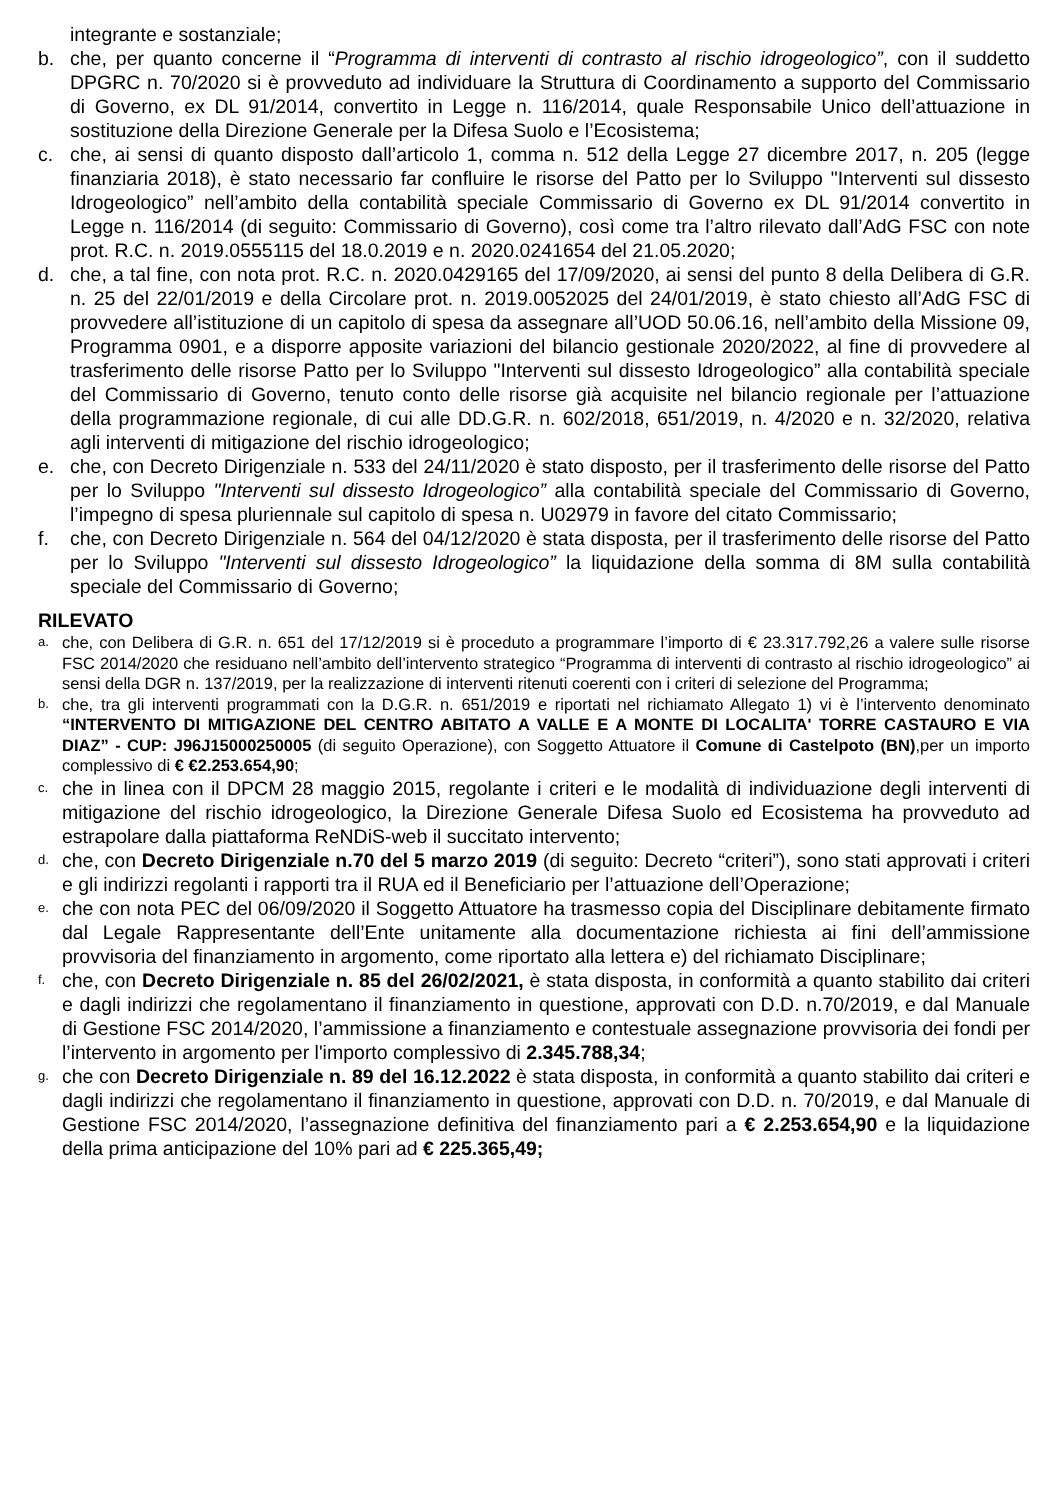integrante e sostanziale;
b. che, per quanto concerne il “Programma di interventi di contrasto al rischio idrogeologico”, con il suddetto DPGRC n. 70/2020 si è provveduto ad individuare la Struttura di Coordinamento a supporto del Commissario di Governo, ex DL 91/2014, convertito in Legge n. 116/2014, quale Responsabile Unico dell’attuazione in sostituzione della Direzione Generale per la Difesa Suolo e l’Ecosistema;
c. che, ai sensi di quanto disposto dall’articolo 1, comma n. 512 della Legge 27 dicembre 2017, n. 205 (legge finanziaria 2018), è stato necessario far confluire le risorse del Patto per lo Sviluppo "Interventi sul dissesto Idrogeologico” nell’ambito della contabilità speciale Commissario di Governo ex DL 91/2014 convertito in Legge n. 116/2014 (di seguito: Commissario di Governo), così come tra l’altro rilevato dall’AdG FSC con note prot. R.C. n. 2019.0555115 del 18.0.2019 e n. 2020.0241654 del 21.05.2020;
d. che, a tal fine, con nota prot. R.C. n. 2020.0429165 del 17/09/2020, ai sensi del punto 8 della Delibera di G.R. n. 25 del 22/01/2019 e della Circolare prot. n. 2019.0052025 del 24/01/2019, è stato chiesto all’AdG FSC di provvedere all’istituzione di un capitolo di spesa da assegnare all’UOD 50.06.16, nell’ambito della Missione 09, Programma 0901, e a disporre apposite variazioni del bilancio gestionale 2020/2022, al fine di provvedere al trasferimento delle risorse Patto per lo Sviluppo "Interventi sul dissesto Idrogeologico” alla contabilità speciale del Commissario di Governo, tenuto conto delle risorse già acquisite nel bilancio regionale per l’attuazione della programmazione regionale, di cui alle DD.G.R. n. 602/2018, 651/2019, n. 4/2020 e n. 32/2020, relativa agli interventi di mitigazione del rischio idrogeologico;
e. che, con Decreto Dirigenziale n. 533 del 24/11/2020 è stato disposto, per il trasferimento delle risorse del Patto per lo Sviluppo "Interventi sul dissesto Idrogeologico” alla contabilità speciale del Commissario di Governo, l’impegno di spesa pluriennale sul capitolo di spesa n. U02979 in favore del citato Commissario;
f. che, con Decreto Dirigenziale n. 564 del 04/12/2020 è stata disposta, per il trasferimento delle risorse del Patto per lo Sviluppo "Interventi sul dissesto Idrogeologico” la liquidazione della somma di 8M sulla contabilità speciale del Commissario di Governo;
RILEVATO
a. che, con Delibera di G.R. n. 651 del 17/12/2019 si è proceduto a programmare l’importo di € 23.317.792,26 a valere sulle risorse FSC 2014/2020 che residuano nell’ambito dell’intervento strategico “Programma di interventi di contrasto al rischio idrogeologico” ai sensi della DGR n. 137/2019, per la realizzazione di interventi ritenuti coerenti con i criteri di selezione del Programma;
b. che, tra gli interventi programmati con la D.G.R. n. 651/2019 e riportati nel richiamato Allegato 1) vi è l’intervento denominato “INTERVENTO DI MITIGAZIONE DEL CENTRO ABITATO A VALLE E A MONTE DI LOCALITA' TORRE CASTAURO E VIA DIAZ” - CUP: J96J15000250005 (di seguito Operazione), con Soggetto Attuatore il Comune di Castelpoto (BN),per un importo complessivo di € €2.253.654,90;
c. che in linea con il DPCM 28 maggio 2015, regolante i criteri e le modalità di individuazione degli interventi di mitigazione del rischio idrogeologico, la Direzione Generale Difesa Suolo ed Ecosistema ha provveduto ad estrapolare dalla piattaforma ReNDiS-web il succitato intervento;
d. che, con Decreto Dirigenziale n.70 del 5 marzo 2019 (di seguito: Decreto “criteri”), sono stati approvati i criteri e gli indirizzi regolanti i rapporti tra il RUA ed il Beneficiario per l’attuazione dell’Operazione;
e. che con nota PEC del 06/09/2020 il Soggetto Attuatore ha trasmesso copia del Disciplinare debitamente firmato dal Legale Rappresentante dell’Ente unitamente alla documentazione richiesta ai fini dell’ammissione provvisoria del finanziamento in argomento, come riportato alla lettera e) del richiamato Disciplinare;
f. che, con Decreto Dirigenziale n. 85 del 26/02/2021, è stata disposta, in conformità a quanto stabilito dai criteri e dagli indirizzi che regolamentano il finanziamento in questione, approvati con D.D. n.70/2019, e dal Manuale di Gestione FSC 2014/2020, l’ammissione a finanziamento e contestuale assegnazione provvisoria dei fondi per l’intervento in argomento per l'importo complessivo di 2.345.788,34;
g. che con Decreto Dirigenziale n. 89 del 16.12.2022 è stata disposta, in conformità a quanto stabilito dai criteri e dagli indirizzi che regolamentano il finanziamento in questione, approvati con D.D. n. 70/2019, e dal Manuale di Gestione FSC 2014/2020, l’assegnazione definitiva del finanziamento pari a € 2.253.654,90 e la liquidazione della prima anticipazione del 10% pari ad € 225.365,49;